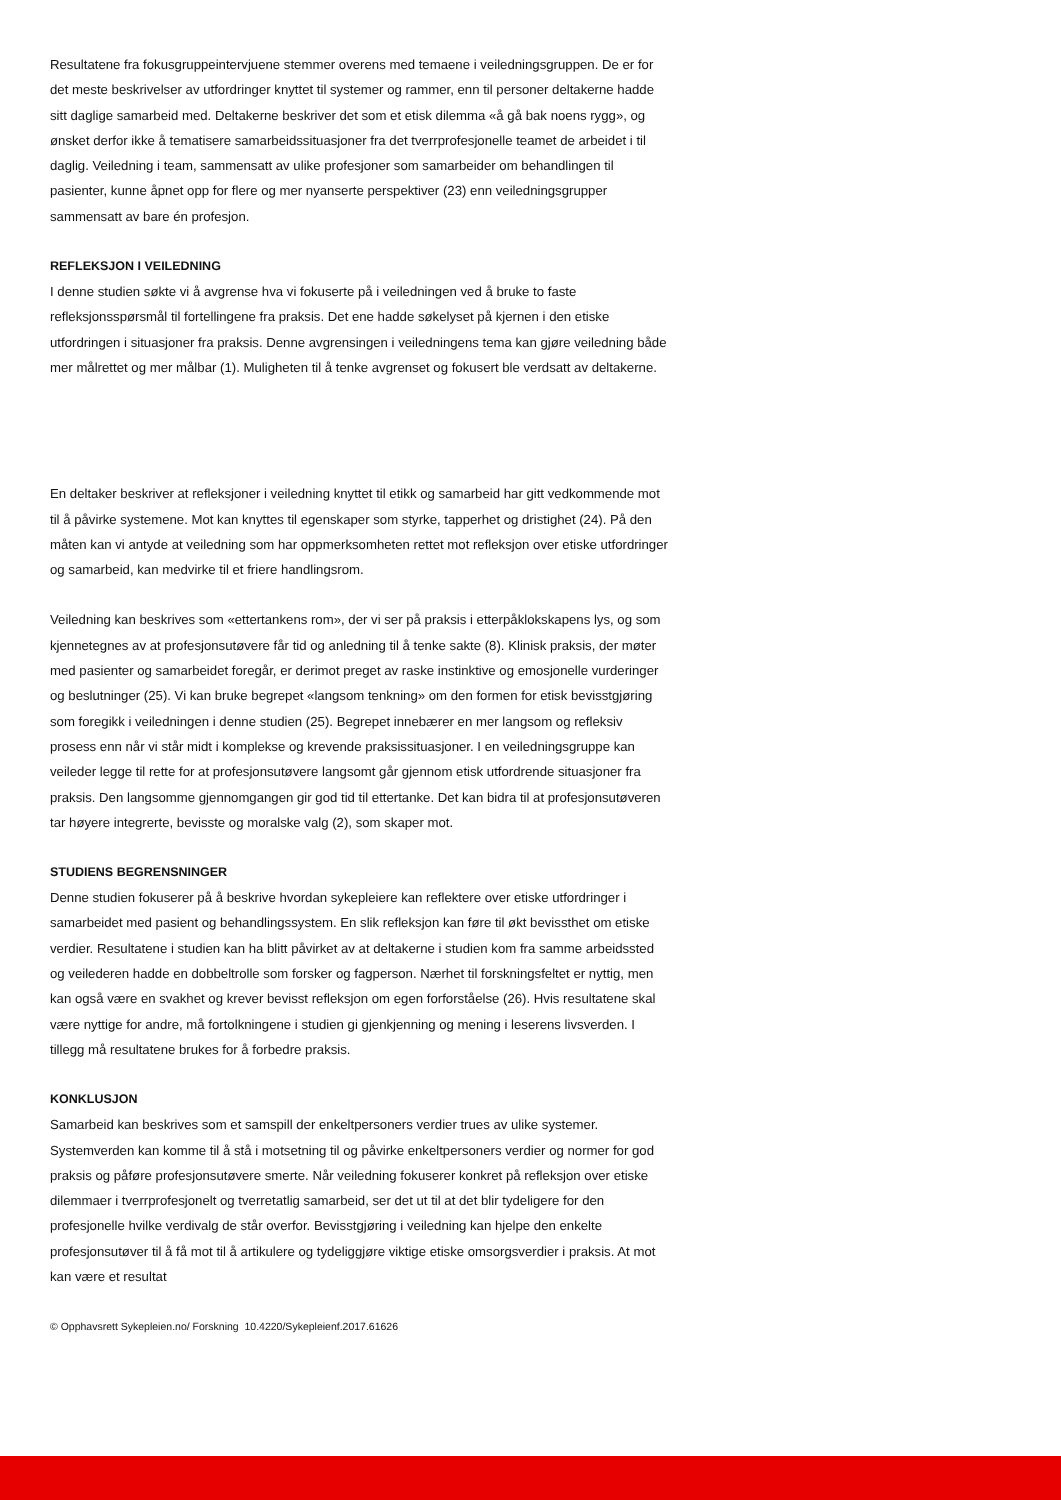Resultatene fra fokusgruppeintervjuene stemmer overens med temaene i veiledningsgruppen. De er for det meste beskrivelser av utfordringer knyttet til systemer og rammer, enn til personer deltakerne hadde sitt daglige samarbeid med. Deltakerne beskriver det som et etisk dilemma «å gå bak noens rygg», og ønsket derfor ikke å tematisere samarbeidssituasjoner fra det tverrprofesjonelle teamet de arbeidet i til daglig. Veiledning i team, sammensatt av ulike profesjoner som samarbeider om behandlingen til pasienter, kunne åpnet opp for flere og mer nyanserte perspektiver (23) enn veiledningsgrupper sammensatt av bare én profesjon.
REFLEKSJON I VEILEDNING
I denne studien søkte vi å avgrense hva vi fokuserte på i veiledningen ved å bruke to faste refleksjonsspørsmål til fortellingene fra praksis. Det ene hadde søkelyset på kjernen i den etiske utfordringen i situasjoner fra praksis. Denne avgrensingen i veiledningens tema kan gjøre veiledning både mer målrettet og mer målbar (1). Muligheten til å tenke avgrenset og fokusert ble verdsatt av deltakerne.
En deltaker beskriver at refleksjoner i veiledning knyttet til etikk og samarbeid har gitt vedkommende mot til å påvirke systemene. Mot kan knyttes til egenskaper som styrke, tapperhet og dristighet (24). På den måten kan vi antyde at veiledning som har oppmerksomheten rettet mot refleksjon over etiske utfordringer og samarbeid, kan medvirke til et friere handlingsrom.
Veiledning kan beskrives som «ettertankens rom», der vi ser på praksis i etterpåklokskapens lys, og som kjennetegnes av at profesjonsutøvere får tid og anledning til å tenke sakte (8). Klinisk praksis, der møter med pasienter og samarbeidet foregår, er derimot preget av raske instinktive og emosjonelle vurderinger og beslutninger (25). Vi kan bruke begrepet «langsom tenkning» om den formen for etisk bevisstgjøring som foregikk i veiledningen i denne studien (25). Begrepet innebærer en mer langsom og refleksiv prosess enn når vi står midt i komplekse og krevende praksissituasjoner. I en veiledningsgruppe kan veileder legge til rette for at profesjonsutøvere langsomt går gjennom etisk utfordrende situasjoner fra praksis. Den langsomme gjennomgangen gir god tid til ettertanke. Det kan bidra til at profesjonsutøveren tar høyere integrerte, bevisste og moralske valg (2), som skaper mot.
STUDIENS BEGRENSNINGER
Denne studien fokuserer på å beskrive hvordan sykepleiere kan reflektere over etiske utfordringer i samarbeidet med pasient og behandlingssystem. En slik refleksjon kan føre til økt bevissthet om etiske verdier. Resultatene i studien kan ha blitt påvirket av at deltakerne i studien kom fra samme arbeidssted og veilederen hadde en dobbeltrolle som forsker og fagperson. Nærhet til forskningsfeltet er nyttig, men kan også være en svakhet og krever bevisst refleksjon om egen forforståelse (26). Hvis resultatene skal være nyttige for andre, må fortolkningene i studien gi gjenkjenning og mening i leserens livsverden. I tillegg må resultatene brukes for å forbedre praksis.
KONKLUSJON
Samarbeid kan beskrives som et samspill der enkeltpersoners verdier trues av ulike systemer. Systemverden kan komme til å stå i motsetning til og påvirke enkeltpersoners verdier og normer for god praksis og påføre profesjonsutøvere smerte. Når veiledning fokuserer konkret på refleksjon over etiske dilemmaer i tverrprofesjonelt og tverretatlig samarbeid, ser det ut til at det blir tydeligere for den profesjonelle hvilke verdivalg de står overfor. Bevisstgjøring i veiledning kan hjelpe den enkelte profesjonsutøver til å få mot til å artikulere og tydeliggjøre viktige etiske omsorgsverdier i praksis. At mot kan være et resultat
© Opphavsrett Sykepleien.no/ Forskning 10.4220/Sykepleienf.2017.61626